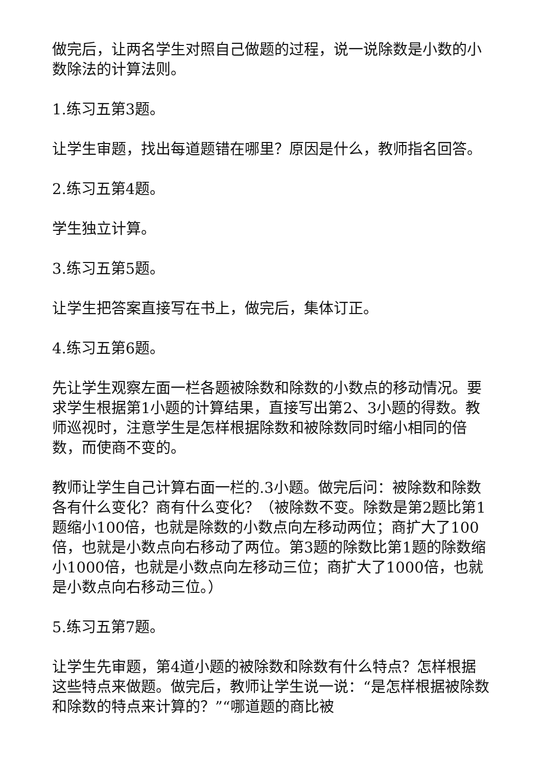做完后，让两名学生对照自己做题的过程，说一说除数是小数的小数除法的计算法则。
1.练习五第3题。
让学生审题，找出每道题错在哪里？原因是什么，教师指名回答。
2.练习五第4题。
学生独立计算。
3.练习五第5题。
让学生把答案直接写在书上，做完后，集体订正。
4.练习五第6题。
先让学生观察左面一栏各题被除数和除数的小数点的移动情况。要求学生根据第1小题的计算结果，直接写出第2、3小题的得数。教师巡视时，注意学生是怎样根据除数和被除数同时缩小相同的倍数，而使商不变的。
教师让学生自己计算右面一栏的.3小题。做完后问：被除数和除数各有什么变化？商有什么变化？（被除数不变。除数是第2题比第1题缩小100倍，也就是除数的小数点向左移动两位；商扩大了100倍，也就是小数点向右移动了两位。第3题的除数比第1题的除数缩小1000倍，也就是小数点向左移动三位；商扩大了1000倍，也就是小数点向右移动三位。）
5.练习五第7题。
让学生先审题，第4道小题的被除数和除数有什么特点？怎样根据这些特点来做题。做完后，教师让学生说一说：“是怎样根据被除数和除数的特点来计算的？”“哪道题的商比被